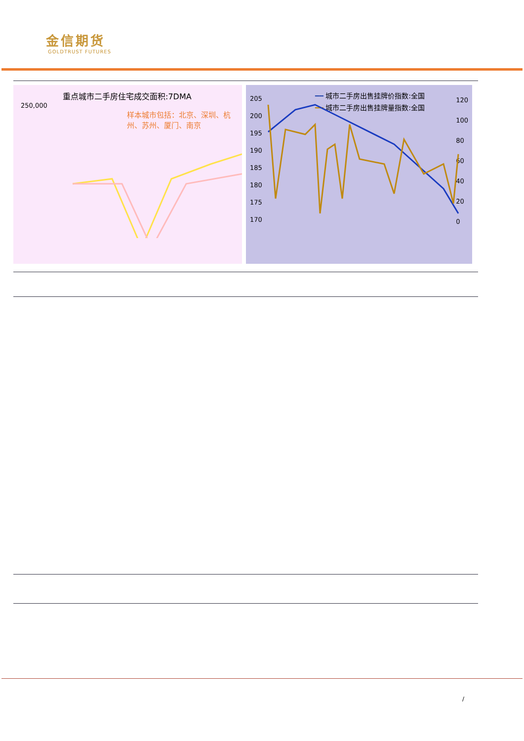金信期货
GOLDTRUST FUTURES
重点城市二手房住宅成交面积:7DMA
250,000
样本城市包括：北京、深圳、杭州、苏州、厦门、南京
━━ 城市二手房出售挂牌价指数:全国
━━ 城市二手房出售挂牌量指数:全国
205
200
195
190
185
180
175
170
120
100
80
60
40
20
0
/